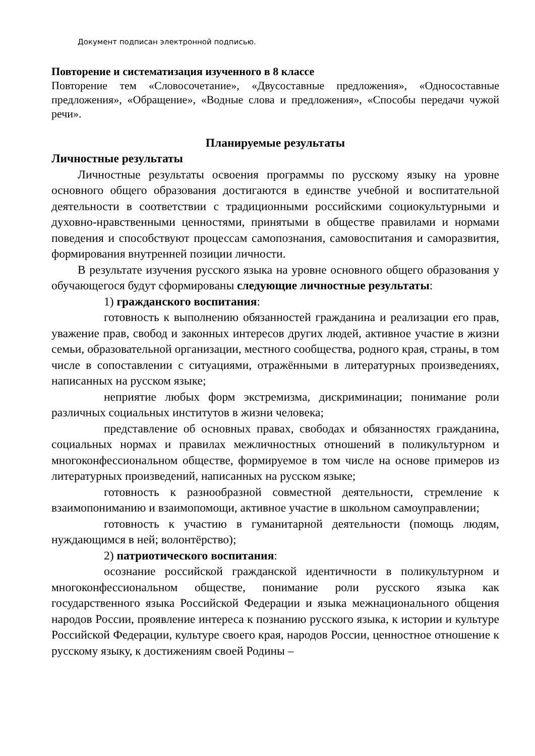Документ подписан электронной подписью.
Повторение и систематизация изученного в 8 классе
Повторение тем «Словосочетание», «Двусоставные предложения», «Односоставные предложения», «Обращение», «Водные слова и предложения», «Способы передачи чужой речи».
Планируемые результаты
Личностные результаты
Личностные результаты освоения программы по русскому языку на уровне основного общего образования достигаются в единстве учебной и воспитательной деятельности в соответствии с традиционными российскими социокультурными и духовно-нравственными ценностями, принятыми в обществе правилами и нормами поведения и способствуют процессам самопознания, самовоспитания и саморазвития, формирования внутренней позиции личности.
В результате изучения русского языка на уровне основного общего образования у обучающегося будут сформированы следующие личностные результаты:
1) гражданского воспитания:
готовность к выполнению обязанностей гражданина и реализации его прав, уважение прав, свобод и законных интересов других людей, активное участие в жизни семьи, образовательной организации, местного сообщества, родного края, страны, в том числе в сопоставлении с ситуациями, отражёнными в литературных произведениях, написанных на русском языке;
неприятие любых форм экстремизма, дискриминации; понимание роли различных социальных институтов в жизни человека;
представление об основных правах, свободах и обязанностях гражданина, социальных нормах и правилах межличностных отношений в поликультурном и многоконфессиональном обществе, формируемое в том числе на основе примеров из литературных произведений, написанных на русском языке;
готовность к разнообразной совместной деятельности, стремление к взаимопониманию и взаимопомощи, активное участие в школьном самоуправлении;
готовность к участию в гуманитарной деятельности (помощь людям, нуждающимся в ней; волонтёрство);
2) патриотического воспитания:
осознание российской гражданской идентичности в поликультурном и многоконфессиональном обществе, понимание роли русского языка как государственного языка Российской Федерации и языка межнационального общения народов России, проявление интереса к познанию русского языка, к истории и культуре Российской Федерации, культуре своего края, народов России, ценностное отношение к русскому языку, к достижениям своей Родины –